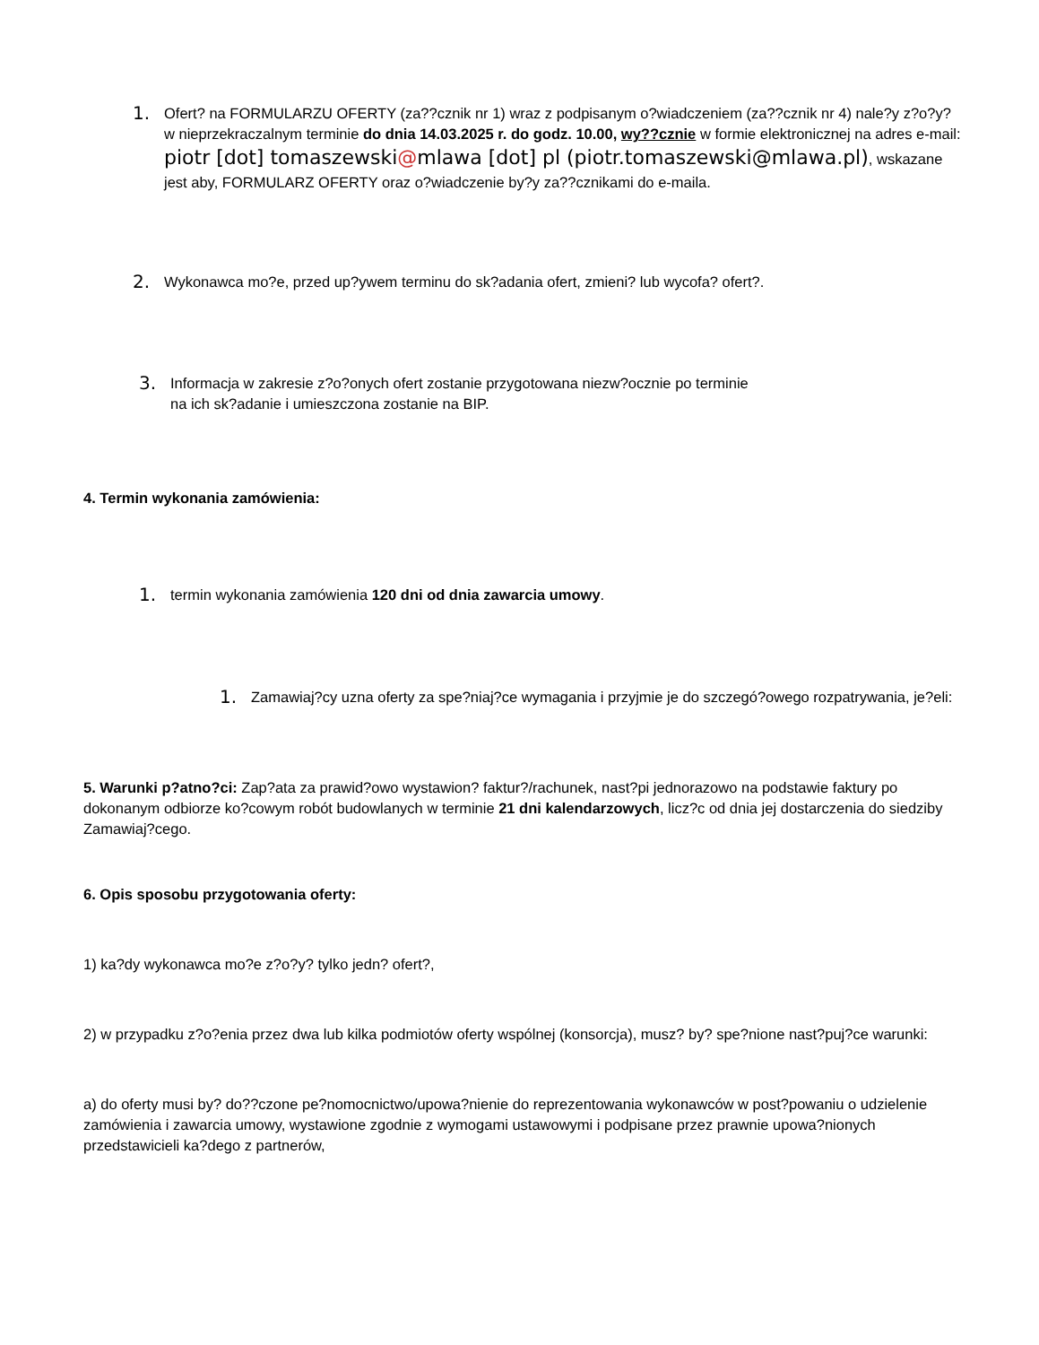1.
Ofert? na FORMULARZU OFERTY (za??cznik nr 1) wraz z podpisanym o?wiadczeniem (za??cznik nr 4) nale?y z?o?y? w nieprzekraczalnym terminie do dnia 14.03.2025 r. do godz. 10.00, wy??cznie w formie elektronicznej na adres e-mail: piotr [dot] tomaszewski@mlawa [dot] pl (piotr.tomaszewski@mlawa.pl), wskazane jest aby, FORMULARZ OFERTY oraz o?wiadczenie by?y za??cznikami do e-maila.
2.
Wykonawca mo?e, przed up?ywem terminu do sk?adania ofert, zmieni? lub wycofa? ofert?.
3.
Informacja w zakresie z?o?onych ofert zostanie przygotowana niezw?ocznie po terminie
na ich sk?adanie i umieszczona zostanie na BIP.
4. Termin wykonania zamówienia:
1.
termin wykonania zamówienia 120 dni od dnia zawarcia umowy.
1.
Zamawiaj?cy uzna oferty za spe?niaj?ce wymagania i przyjmie je do szczegó?owego rozpatrywania, je?eli:
5. Warunki p?atno?ci: Zap?ata za prawid?owo wystawion? faktur?/rachunek, nast?pi jednorazowo na podstawie faktury po dokonanym odbiorze ko?cowym robót budowlanych w terminie 21 dni kalendarzowych, licz?c od dnia jej dostarczenia do siedziby Zamawiaj?cego.
6. Opis sposobu przygotowania oferty:
1) ka?dy wykonawca mo?e z?o?y? tylko jedn? ofert?,
2) w przypadku z?o?enia przez dwa lub kilka podmiotów oferty wspólnej (konsorcja), musz? by? spe?nione nast?puj?ce warunki:
a) do oferty musi by? do??czone pe?nomocnictwo/upowa?nienie do reprezentowania wykonawców w post?powaniu o udzielenie zamówienia i zawarcia umowy, wystawione zgodnie z wymogami ustawowymi i podpisane przez prawnie upowa?nionych przedstawicieli ka?dego z partnerów,